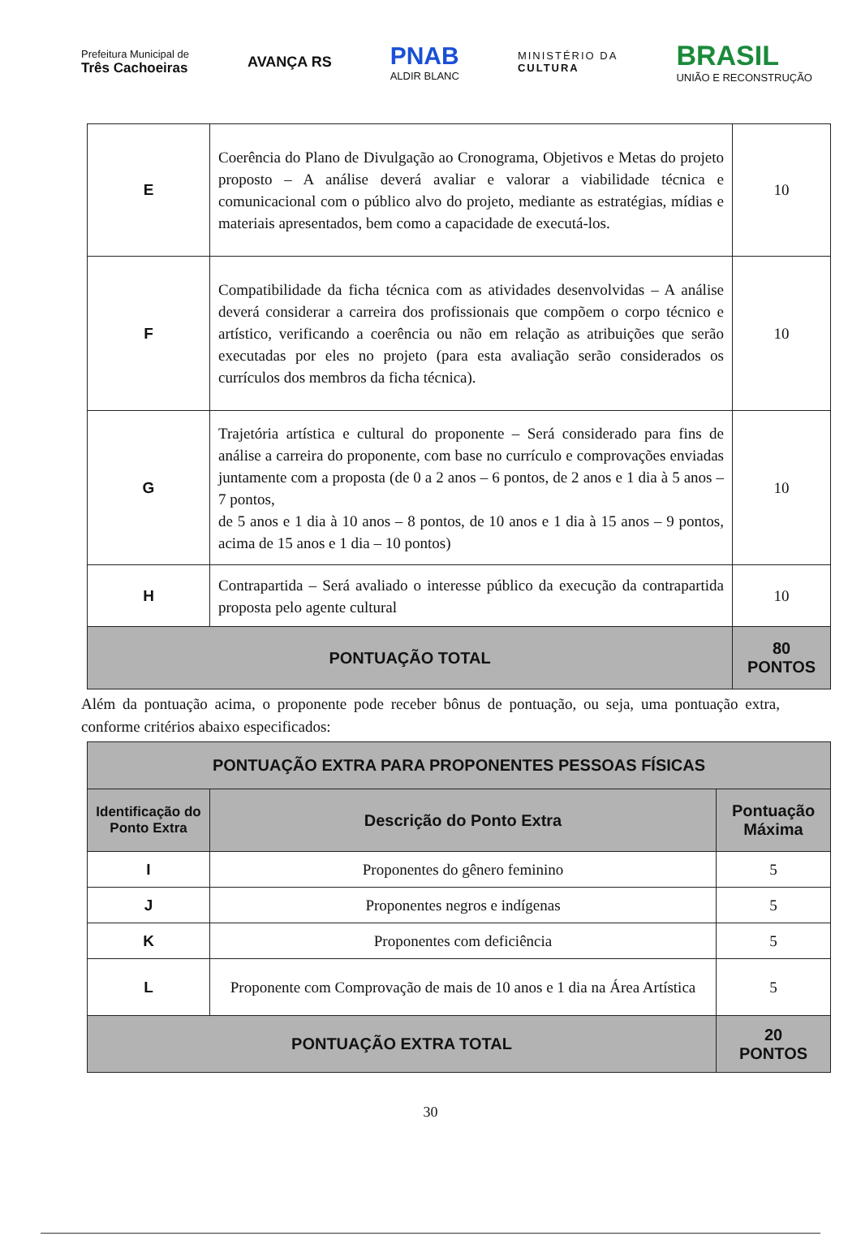Prefeitura Municipal de
Três Cachoeiras
AVANÇA RS
PNAB
ALDIR BLANC
MINISTÉRIO DA
CULTURA
BRASIL
UNIÃO E RECONSTRUÇÃO
| E | Coerência do Plano de Divulgação ao Cronograma, Objetivos e Metas do projeto proposto – A análise deverá avaliar e valorar a viabilidade técnica e comunicacional com o público alvo do projeto, mediante as estratégias, mídias e materiais apresentados, bem como a capacidade de executá-los. | 10 |
| F | Compatibilidade da ficha técnica com as atividades desenvolvidas – A análise deverá considerar a carreira dos profissionais que compõem o corpo técnico e artístico, verificando a coerência ou não em relação as atribuições que serão executadas por eles no projeto (para esta avaliação serão considerados os currículos dos membros da ficha técnica). | 10 |
| G | Trajetória artística e cultural do proponente – Será considerado para fins de análise a carreira do proponente, com base no currículo e comprovações enviadas juntamente com a proposta (de 0 a 2 anos – 6 pontos, de 2 anos e 1 dia à 5 anos – 7 pontos, de 5 anos e 1 dia à 10 anos – 8 pontos, de 10 anos e 1 dia à 15 anos – 9 pontos, acima de 15 anos e 1 dia – 10 pontos) | 10 |
| H | Contrapartida – Será avaliado o interesse público da execução da contrapartida proposta pelo agente cultural | 10 |
| PONTUAÇÃO TOTAL | | 80 PONTOS |
Além da pontuação acima, o proponente pode receber bônus de pontuação, ou seja, uma pontuação extra, conforme critérios abaixo especificados:
| PONTUAÇÃO EXTRA PARA PROPONENTES PESSOAS FÍSICAS | | |
| --- | --- | --- |
| Identificação do Ponto Extra | Descrição do Ponto Extra | Pontuação Máxima |
| I | Proponentes do gênero feminino | 5 |
| J | Proponentes negros e indígenas | 5 |
| K | Proponentes com deficiência | 5 |
| L | Proponente com Comprovação de mais de 10 anos e 1 dia na Área Artística | 5 |
| PONTUAÇÃO EXTRA TOTAL | | 20 PONTOS |
30